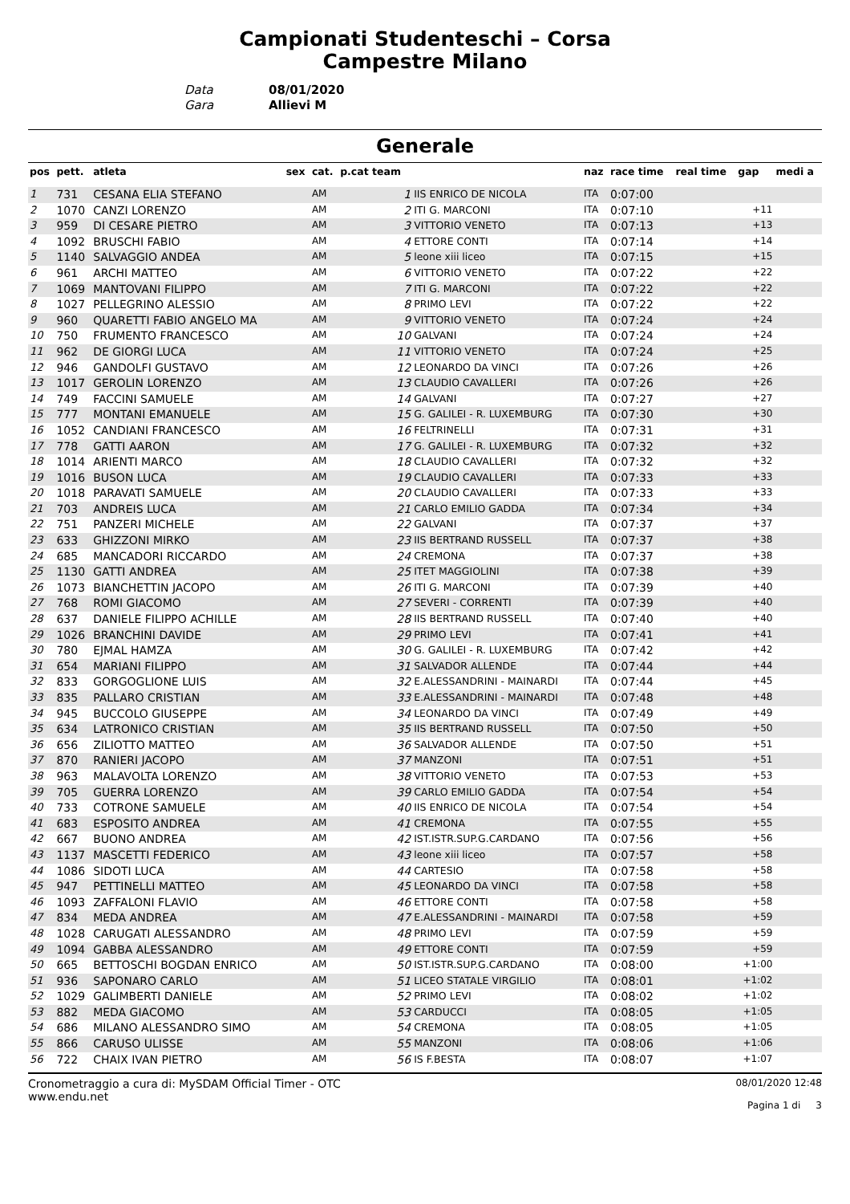Campionati Studenteschi – Corsa
Campestre Milano
Data 08/01/2020
Gara Allievi M
Generale
| pos | pett. | atleta | sex | cat. | p.cat team | | naz | race time | real time | gap | medi a |
| --- | --- | --- | --- | --- | --- | --- | --- | --- | --- | --- | --- |
| 1 | 731 | CESANA ELIA STEFANO | | AM | 1 | IIS ENRICO DE NICOLA | ITA | 0:07:00 | | | |
| 2 | 1070 | CANZI LORENZO | | AM | 2 | ITI G. MARCONI | ITA | 0:07:10 | | +11 | |
| 3 | 959 | DI CESARE PIETRO | | AM | 3 | VITTORIO VENETO | ITA | 0:07:13 | | +13 | |
| 4 | 1092 | BRUSCHI FABIO | | AM | 4 | ETTORE CONTI | ITA | 0:07:14 | | +14 | |
| 5 | 1140 | SALVAGGIO ANDEA | | AM | 5 | leone xiii liceo | ITA | 0:07:15 | | +15 | |
| 6 | 961 | ARCHI MATTEO | | AM | 6 | VITTORIO VENETO | ITA | 0:07:22 | | +22 | |
| 7 | 1069 | MANTOVANI FILIPPO | | AM | 7 | ITI G. MARCONI | ITA | 0:07:22 | | +22 | |
| 8 | 1027 | PELLEGRINO ALESSIO | | AM | 8 | PRIMO LEVI | ITA | 0:07:22 | | +22 | |
| 9 | 960 | QUARETTI FABIO ANGELO MA | | AM | 9 | VITTORIO VENETO | ITA | 0:07:24 | | +24 | |
| 10 | 750 | FRUMENTO FRANCESCO | | AM | 10 | GALVANI | ITA | 0:07:24 | | +24 | |
| 11 | 962 | DE GIORGI LUCA | | AM | 11 | VITTORIO VENETO | ITA | 0:07:24 | | +25 | |
| 12 | 946 | GANDOLFI GUSTAVO | | AM | 12 | LEONARDO DA VINCI | ITA | 0:07:26 | | +26 | |
| 13 | 1017 | GEROLIN LORENZO | | AM | 13 | CLAUDIO CAVALLERI | ITA | 0:07:26 | | +26 | |
| 14 | 749 | FACCINI SAMUELE | | AM | 14 | GALVANI | ITA | 0:07:27 | | +27 | |
| 15 | 777 | MONTANI EMANUELE | | AM | 15 | G. GALILEI - R. LUXEMBURG | ITA | 0:07:30 | | +30 | |
| 16 | 1052 | CANDIANI FRANCESCO | | AM | 16 | FELTRINELLI | ITA | 0:07:31 | | +31 | |
| 17 | 778 | GATTI AARON | | AM | 17 | G. GALILEI - R. LUXEMBURG | ITA | 0:07:32 | | +32 | |
| 18 | 1014 | ARIENTI MARCO | | AM | 18 | CLAUDIO CAVALLERI | ITA | 0:07:32 | | +32 | |
| 19 | 1016 | BUSON LUCA | | AM | 19 | CLAUDIO CAVALLERI | ITA | 0:07:33 | | +33 | |
| 20 | 1018 | PARAVATI SAMUELE | | AM | 20 | CLAUDIO CAVALLERI | ITA | 0:07:33 | | +33 | |
| 21 | 703 | ANDREIS LUCA | | AM | 21 | CARLO EMILIO GADDA | ITA | 0:07:34 | | +34 | |
| 22 | 751 | PANZERI MICHELE | | AM | 22 | GALVANI | ITA | 0:07:37 | | +37 | |
| 23 | 633 | GHIZZONI MIRKO | | AM | 23 | IIS BERTRAND RUSSELL | ITA | 0:07:37 | | +38 | |
| 24 | 685 | MANCADORI RICCARDO | | AM | 24 | CREMONA | ITA | 0:07:37 | | +38 | |
| 25 | 1130 | GATTI ANDREA | | AM | 25 | ITET MAGGIOLINI | ITA | 0:07:38 | | +39 | |
| 26 | 1073 | BIANCHETTIN JACOPO | | AM | 26 | ITI G. MARCONI | ITA | 0:07:39 | | +40 | |
| 27 | 768 | ROMI GIACOMO | | AM | 27 | SEVERI - CORRENTI | ITA | 0:07:39 | | +40 | |
| 28 | 637 | DANIELE FILIPPO ACHILLE | | AM | 28 | IIS BERTRAND RUSSELL | ITA | 0:07:40 | | +40 | |
| 29 | 1026 | BRANCHINI DAVIDE | | AM | 29 | PRIMO LEVI | ITA | 0:07:41 | | +41 | |
| 30 | 780 | EJMAL HAMZA | | AM | 30 | G. GALILEI - R. LUXEMBURG | ITA | 0:07:42 | | +42 | |
| 31 | 654 | MARIANI FILIPPO | | AM | 31 | SALVADOR ALLENDE | ITA | 0:07:44 | | +44 | |
| 32 | 833 | GORGOGLIONE LUIS | | AM | 32 | E.ALESSANDRINI - MAINARDI | ITA | 0:07:44 | | +45 | |
| 33 | 835 | PALLARO CRISTIAN | | AM | 33 | E.ALESSANDRINI - MAINARDI | ITA | 0:07:48 | | +48 | |
| 34 | 945 | BUCCOLO GIUSEPPE | | AM | 34 | LEONARDO DA VINCI | ITA | 0:07:49 | | +49 | |
| 35 | 634 | LATRONICO CRISTIAN | | AM | 35 | IIS BERTRAND RUSSELL | ITA | 0:07:50 | | +50 | |
| 36 | 656 | ZILIOTTO MATTEO | | AM | 36 | SALVADOR ALLENDE | ITA | 0:07:50 | | +51 | |
| 37 | 870 | RANIERI JACOPO | | AM | 37 | MANZONI | ITA | 0:07:51 | | +51 | |
| 38 | 963 | MALAVOLTA LORENZO | | AM | 38 | VITTORIO VENETO | ITA | 0:07:53 | | +53 | |
| 39 | 705 | GUERRA LORENZO | | AM | 39 | CARLO EMILIO GADDA | ITA | 0:07:54 | | +54 | |
| 40 | 733 | COTRONE SAMUELE | | AM | 40 | IIS ENRICO DE NICOLA | ITA | 0:07:54 | | +54 | |
| 41 | 683 | ESPOSITO ANDREA | | AM | 41 | CREMONA | ITA | 0:07:55 | | +55 | |
| 42 | 667 | BUONO ANDREA | | AM | 42 | IST.ISTR.SUP.G.CARDANO | ITA | 0:07:56 | | +56 | |
| 43 | 1137 | MASCETTI FEDERICO | | AM | 43 | leone xiii liceo | ITA | 0:07:57 | | +58 | |
| 44 | 1086 | SIDOTI LUCA | | AM | 44 | CARTESIO | ITA | 0:07:58 | | +58 | |
| 45 | 947 | PETTINELLI MATTEO | | AM | 45 | LEONARDO DA VINCI | ITA | 0:07:58 | | +58 | |
| 46 | 1093 | ZAFFALONI FLAVIO | | AM | 46 | ETTORE CONTI | ITA | 0:07:58 | | +58 | |
| 47 | 834 | MEDA ANDREA | | AM | 47 | E.ALESSANDRINI - MAINARDI | ITA | 0:07:58 | | +59 | |
| 48 | 1028 | CARUGATI ALESSANDRO | | AM | 48 | PRIMO LEVI | ITA | 0:07:59 | | +59 | |
| 49 | 1094 | GABBA ALESSANDRO | | AM | 49 | ETTORE CONTI | ITA | 0:07:59 | | +59 | |
| 50 | 665 | BETTOSCHI BOGDAN ENRICO | | AM | 50 | IST.ISTR.SUP.G.CARDANO | ITA | 0:08:00 | | +1:00 | |
| 51 | 936 | SAPONARO CARLO | | AM | 51 | LICEO STATALE VIRGILIO | ITA | 0:08:01 | | +1:02 | |
| 52 | 1029 | GALIMBERTI DANIELE | | AM | 52 | PRIMO LEVI | ITA | 0:08:02 | | +1:02 | |
| 53 | 882 | MEDA GIACOMO | | AM | 53 | CARDUCCI | ITA | 0:08:05 | | +1:05 | |
| 54 | 686 | MILANO ALESSANDRO SIMO | | AM | 54 | CREMONA | ITA | 0:08:05 | | +1:05 | |
| 55 | 866 | CARUSO ULISSE | | AM | 55 | MANZONI | ITA | 0:08:06 | | +1:06 | |
| 56 | 722 | CHAIX IVAN PIETRO | | AM | 56 | IS F.BESTA | ITA | 0:08:07 | | +1:07 | |
Cronometraggio a cura di: MySDAM Official Timer - OTC
www.endu.net
08/01/2020 12:48
Pagina 1 di 3